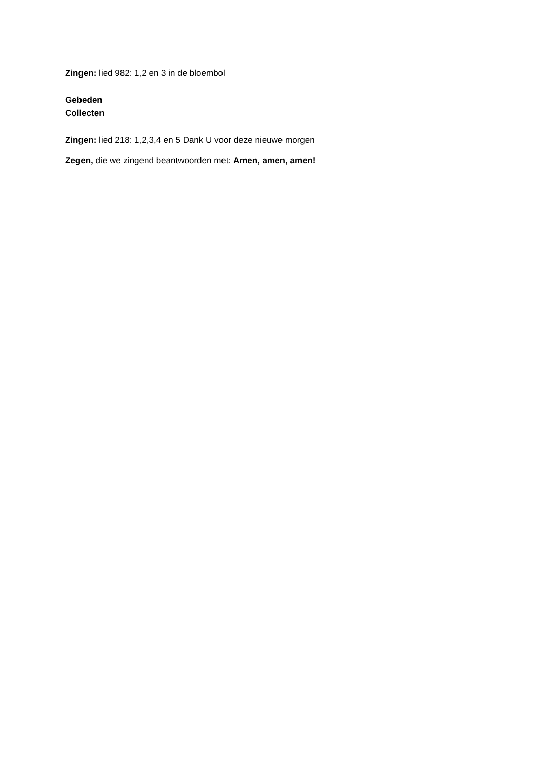Zingen: lied 982: 1,2 en 3 in de bloembol
Gebeden
Collecten
Zingen: lied 218: 1,2,3,4 en 5 Dank U voor deze nieuwe morgen
Zegen, die we zingend beantwoorden met: Amen, amen, amen!